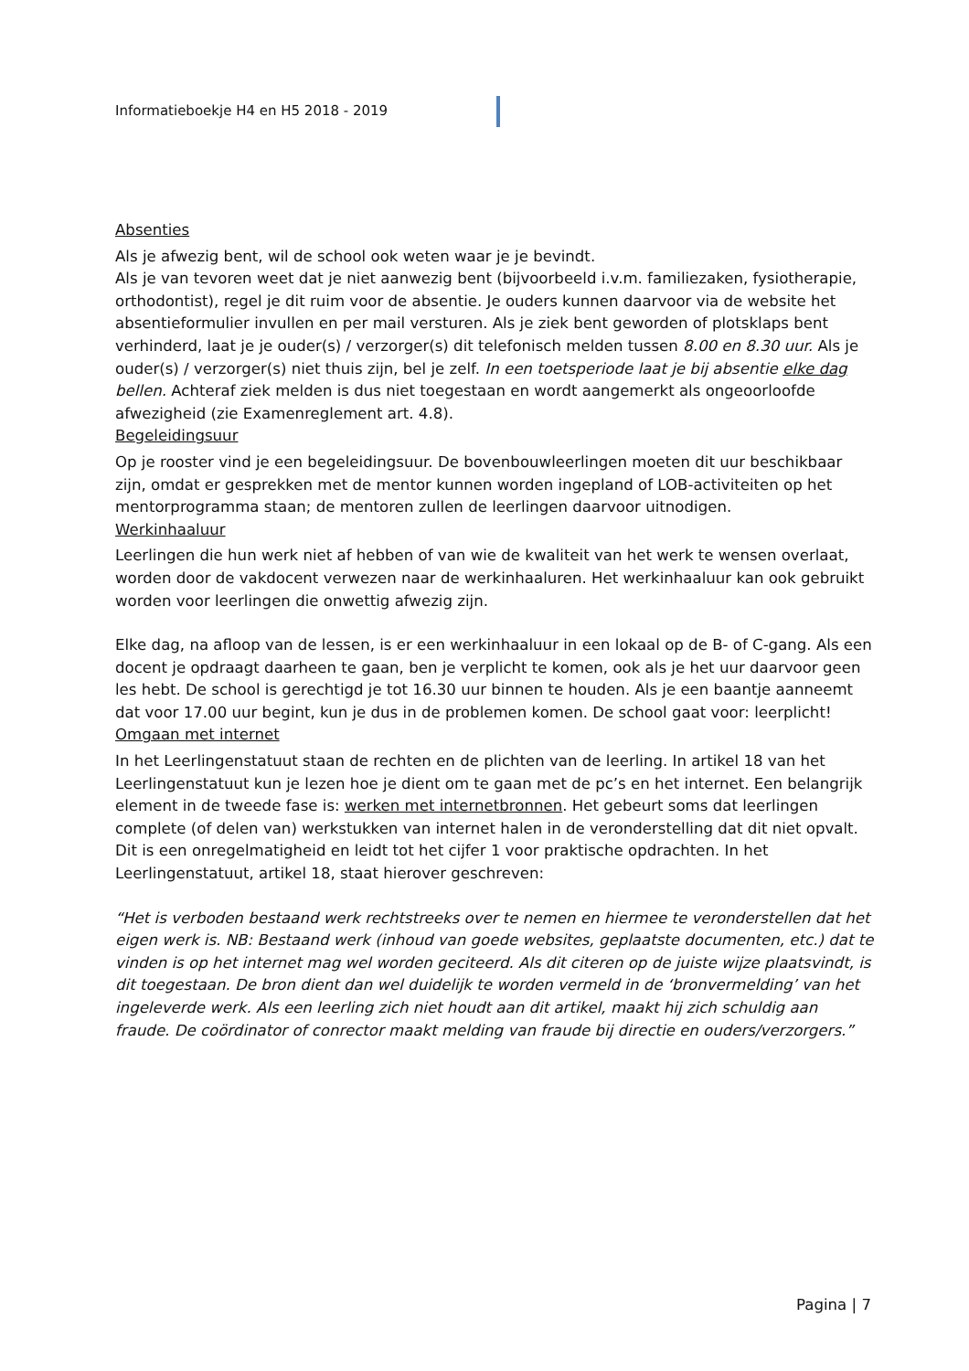Informatieboekje H4 en H5 2018 - 2019
Absenties
Als je afwezig bent, wil de school ook weten waar je je bevindt.
Als je van tevoren weet dat je niet aanwezig bent (bijvoorbeeld i.v.m. familiezaken, fysiotherapie, orthodontist), regel je dit ruim voor de absentie. Je ouders kunnen daarvoor via de website het absentieformulier invullen en per mail versturen. Als je ziek bent geworden of plotsklaps bent verhinderd, laat je je ouder(s) / verzorger(s) dit telefonisch melden tussen 8.00 en 8.30 uur. Als je ouder(s) / verzorger(s) niet thuis zijn, bel je zelf. In een toetsperiode laat je bij absentie elke dag bellen. Achteraf ziek melden is dus niet toegestaan en wordt aangemerkt als ongeoorloofde afwezigheid (zie Examenreglement art. 4.8).
Begeleidingsuur
Op je rooster vind je een begeleidingsuur. De bovenbouwleerlingen moeten dit uur beschikbaar zijn, omdat er gesprekken met de mentor kunnen worden ingepland of LOB-activiteiten op het mentorprogramma staan; de mentoren zullen de leerlingen daarvoor uitnodigen.
Werkinhaaluur
Leerlingen die hun werk niet af hebben of van wie de kwaliteit van het werk te wensen overlaat, worden door de vakdocent verwezen naar de werkinhaaluren. Het werkinhaaluur kan ook gebruikt worden voor leerlingen die onwettig afwezig zijn.
Elke dag, na afloop van de lessen, is er een werkinhaaluur in een lokaal op de B- of C-gang. Als een docent je opdraagt daarheen te gaan, ben je verplicht te komen, ook als je het uur daarvoor geen les hebt. De school is gerechtigd je tot 16.30 uur binnen te houden. Als je een baantje aanneemt dat voor 17.00 uur begint, kun je dus in de problemen komen. De school gaat voor: leerplicht!
Omgaan met internet
In het Leerlingenstatuut staan de rechten en de plichten van de leerling. In artikel 18 van het Leerlingenstatuut kun je lezen hoe je dient om te gaan met de pc’s en het internet. Een belangrijk element in de tweede fase is: werken met internetbronnen. Het gebeurt soms dat leerlingen complete (of delen van) werkstukken van internet halen in de veronderstelling dat dit niet opvalt. Dit is een onregelmatigheid en leidt tot het cijfer 1 voor praktische opdrachten. In het Leerlingenstatuut, artikel 18, staat hierover geschreven:
“Het is verboden bestaand werk rechtstreeks over te nemen en hiermee te veronderstellen dat het eigen werk is. NB: Bestaand werk (inhoud van goede websites, geplaatste documenten, etc.) dat te vinden is op het internet mag wel worden geciteerd. Als dit citeren op de juiste wijze plaatsvindt, is dit toegestaan. De bron dient dan wel duidelijk te worden vermeld in de ‘bronvermelding’ van het ingeleverde werk. Als een leerling zich niet houdt aan dit artikel, maakt hij zich schuldig aan fraude. De coördinator of conrector maakt melding van fraude bij directie en ouders/verzorgers.”
Pagina | 7